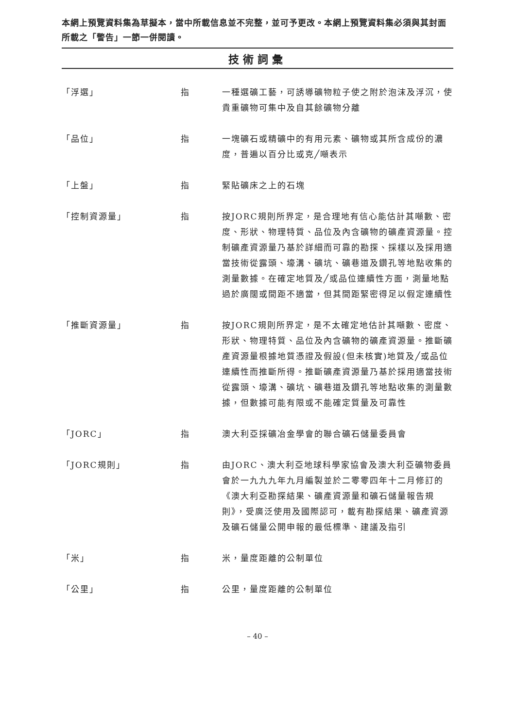本網上預覽資料集為草擬本，當中所載信息並不完整，並可予更改。本網上預覽資料集必須與其封面所載之「警告」一節一併閱讀。
技術詞彙
| 「浮選」 | 指 | 一種選礦工藝，可誘導礦物粒子使之附於泡沫及浮沉，使貴重礦物可集中及自其餘礦物分離 |
| 「品位」 | 指 | 一塊礦石或精礦中的有用元素、礦物或其所含成份的濃度，普遍以百分比或克╱噸表示 |
| 「上盤」 | 指 | 緊貼礦床之上的石塊 |
| 「控制資源量」 | 指 | 按JORC規則所界定，是合理地有信心能估計其噸數、密度、形狀、物理特質、品位及內含礦物的礦產資源量。控制礦產資源量乃基於詳細而可靠的勘探、採樣以及採用適當技術從露頭、壕溝、礦坑、礦巷道及鑽孔等地點收集的測量數據。在確定地質及╱或品位連續性方面，測量地點過於廣闊或間距不適當，但其間距緊密得足以假定連續性 |
| 「推斷資源量」 | 指 | 按JORC規則所界定，是不太確定地估計其噸數、密度、形狀、物理特質、品位及內含礦物的礦產資源量。推斷礦產資源量根據地質憑證及假設(但未核實)地質及╱或品位連續性而推斷所得。推斷礦產資源量乃基於採用適當技術從露頭、壕溝、礦坑、礦巷道及鑽孔等地點收集的測量數據，但數據可能有限或不能確定質量及可靠性 |
| 「JORC」 | 指 | 澳大利亞採礦冶金學會的聯合礦石儲量委員會 |
| 「JORC規則」 | 指 | 由JORC、澳大利亞地球科學家協會及澳大利亞礦物委員會於一九九九年九月編製並於二零零四年十二月修訂的《澳大利亞勘探結果、礦產資源量和礦石儲量報告規則》，受廣泛使用及國際認可，載有勘探結果、礦產資源及礦石儲量公開申報的最低標準、建議及指引 |
| 「米」 | 指 | 米，量度距離的公制單位 |
| 「公里」 | 指 | 公里，量度距離的公制單位 |
– 40 –